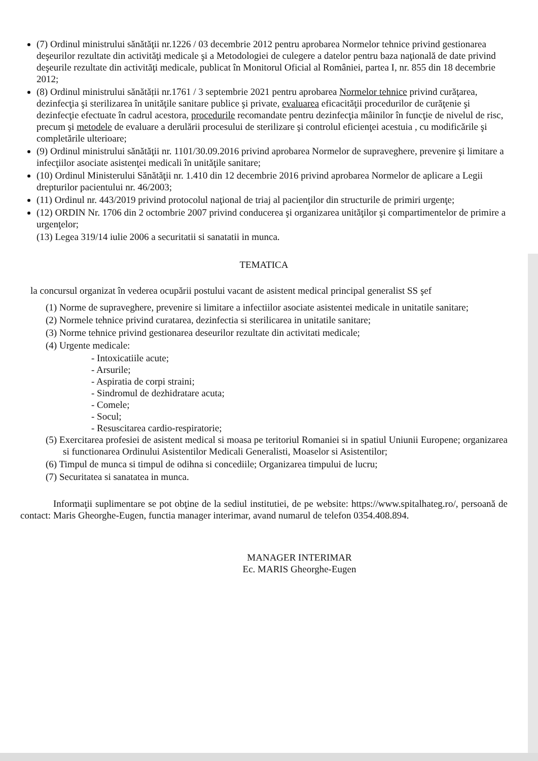(7) Ordinul ministrului sănătăţii nr.1226 / 03 decembrie 2012 pentru aprobarea Normelor tehnice privind gestionarea deşeurilor rezultate din activităţi medicale şi a Metodologiei de culegere a datelor pentru baza naţională de date privind deşeurile rezultate din activităţi medicale, publicat în Monitorul Oficial al României, partea I, nr. 855 din 18 decembrie 2012;
(8) Ordinul ministrului sănătății nr.1761 / 3 septembrie 2021 pentru aprobarea Normelor tehnice privind curăţarea, dezinfecţia şi sterilizarea în unităţile sanitare publice şi private, evaluarea eficacităţii procedurilor de curăţenie şi dezinfecţie efectuate în cadrul acestora, procedurile recomandate pentru dezinfecţia mâinilor în funcţie de nivelul de risc, precum şi metodele de evaluare a derulării procesului de sterilizare şi controlul eficienţei acestuia , cu modificările şi completările ulterioare;
(9) Ordinul ministrului sănătăţii nr. 1101/30.09.2016 privind aprobarea Normelor de supraveghere, prevenire şi limitare a infecţiilor asociate asistenţei medicali în unităţile sanitare;
(10) Ordinul Ministerului Sănătăţii nr. 1.410 din 12 decembrie 2016 privind aprobarea Normelor de aplicare a Legii drepturilor pacientului nr. 46/2003;
(11) Ordinul nr. 443/2019 privind protocolul naţional de triaj al pacienţilor din structurile de primiri urgenţe;
(12) ORDIN Nr. 1706 din 2 octombrie 2007 privind conducerea şi organizarea unităţilor şi compartimentelor de primire a urgenţelor;
(13) Legea 319/14 iulie 2006 a securitatii si sanatatii in munca.
TEMATICA
la concursul organizat în vederea ocupării postului vacant de asistent medical principal generalist SS şef
(1) Norme de supraveghere, prevenire si limitare a infectiilor asociate asistentei medicale in unitatile sanitare;
(2) Normele tehnice privind curatarea, dezinfectia si sterilicarea in unitatile sanitare;
(3) Norme tehnice privind gestionarea deseurilor rezultate din activitati medicale;
(4) Urgente medicale:
- Intoxicatiile acute;
- Arsurile;
- Aspiratia de corpi straini;
- Sindromul de dezhidratare acuta;
- Comele;
- Socul;
- Resuscitarea cardio-respiratorie;
(5) Exercitarea profesiei de asistent medical si moasa pe teritoriul Romaniei si in spatiul Uniunii Europene; organizarea si functionarea Ordinului Asistentilor Medicali Generalisti, Moaselor si Asistentilor;
(6) Timpul de munca si timpul de odihna si concediile; Organizarea timpului de lucru;
(7) Securitatea si sanatatea in munca.
Informaţii suplimentare se pot obţine de la sediul institutiei, de pe website: https://www.spitalhateg.ro/, persoană de contact: Maris Gheorghe-Eugen, functia manager interimar, avand numarul de telefon 0354.408.894.
MANAGER INTERIMAR
Ec. MARIS Gheorghe-Eugen